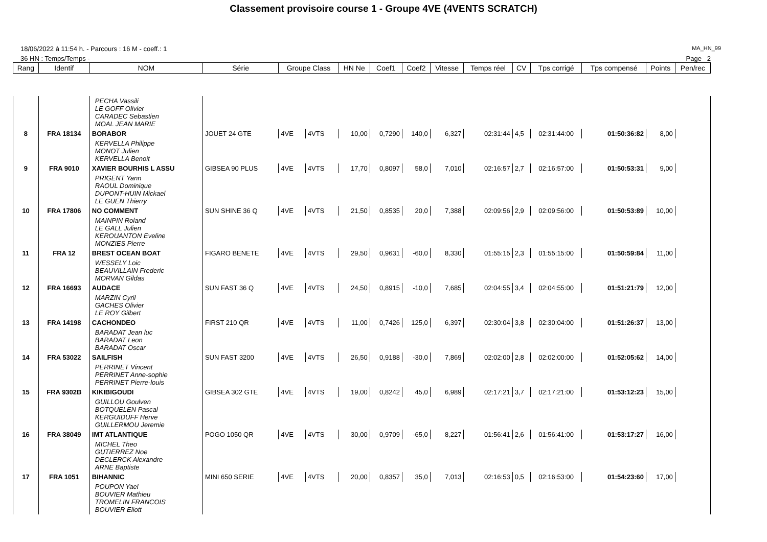Classement provisoire course 1 - Groupe 4VE (4VENTS SCRATCH)
18/06/2022 à 11:54 h. - Parcours : 16 M - coeff.: 1 MA_HN_99
36 HN : Temps/Temps - Page 2
| Rang | Identif | NOM | Série | Groupe Class | | HN Ne | Coef1 | Coef2 | Vitesse | Temps réel | CV | Tps corrigé | Tps compensé | Points | Pen/rec |
| --- | --- | --- | --- | --- | --- | --- | --- | --- | --- | --- | --- | --- | --- | --- | --- |
| | | PECHA Vassili LE GOFF Olivier CARADEC Sebastien MOAL JEAN MARIE | | | | | | | | | | | | | |
| 8 | FRA 18134 | BORABOR | JOUET 24 GTE | 4VE | 4VTS | 10,00 | 0,7290 | 140,0 | 6,327 | 02:31:44 | 4,5 | 02:31:44:00 | 01:50:36:82 | 8,00 | |
| | | KERVELLA Philippe MONOT Julien KERVELLA Benoit | | | | | | | | | | | | | |
| 9 | FRA 9010 | XAVIER BOURHIS L ASSU | GIBSEA 90 PLUS | 4VE | 4VTS | 17,70 | 0,8097 | 58,0 | 7,010 | 02:16:57 | 2,7 | 02:16:57:00 | 01:50:53:31 | 9,00 | |
| | | PRIGENT Yann RAOUL Dominique DUPONT-HUIN Mickael LE GUEN Thierry | | | | | | | | | | | | | |
| 10 | FRA 17806 | NO COMMENT | SUN SHINE 36 Q | 4VE | 4VTS | 21,50 | 0,8535 | 20,0 | 7,388 | 02:09:56 | 2,9 | 02:09:56:00 | 01:50:53:89 | 10,00 | |
| | | MAINPIN Roland LE GALL Julien KEROUANTON Eveline MONZIES Pierre | | | | | | | | | | | | | |
| 11 | FRA 12 | BREST OCEAN BOAT | FIGARO BENETE | 4VE | 4VTS | 29,50 | 0,9631 | -60,0 | 8,330 | 01:55:15 | 2,3 | 01:55:15:00 | 01:50:59:84 | 11,00 | |
| | | WESSELY Loic BEAUVILLAIN Frederic MORVAN Gildas | | | | | | | | | | | | | |
| 12 | FRA 16693 | AUDACE | SUN FAST 36 Q | 4VE | 4VTS | 24,50 | 0,8915 | -10,0 | 7,685 | 02:04:55 | 3,4 | 02:04:55:00 | 01:51:21:79 | 12,00 | |
| | | MARZIN Cyril GACHES Olivier LE ROY Gilbert | | | | | | | | | | | | | |
| 13 | FRA 14198 | CACHONDEO | FIRST 210 QR | 4VE | 4VTS | 11,00 | 0,7426 | 125,0 | 6,397 | 02:30:04 | 3,8 | 02:30:04:00 | 01:51:26:37 | 13,00 | |
| | | BARADAT Jean luc BARADAT Leon BARADAT Oscar | | | | | | | | | | | | | |
| 14 | FRA 53022 | SAILFISH | SUN FAST 3200 | 4VE | 4VTS | 26,50 | 0,9188 | -30,0 | 7,869 | 02:02:00 | 2,8 | 02:02:00:00 | 01:52:05:62 | 14,00 | |
| | | PERRINET Vincent PERRINET Anne-sophie PERRINET Pierre-louis | | | | | | | | | | | | | |
| 15 | FRA 9302B | KIKIBIGOUDI | GIBSEA 302 GTE | 4VE | 4VTS | 19,00 | 0,8242 | 45,0 | 6,989 | 02:17:21 | 3,7 | 02:17:21:00 | 01:53:12:23 | 15,00 | |
| | | GUILLOU Goulven BOTQUELEN Pascal KERGUIDUFF Herve GUILLERMOU Jeremie | | | | | | | | | | | | | |
| 16 | FRA 38049 | IMT ATLANTIQUE | POGO 1050 QR | 4VE | 4VTS | 30,00 | 0,9709 | -65,0 | 8,227 | 01:56:41 | 2,6 | 01:56:41:00 | 01:53:17:27 | 16,00 | |
| | | MICHEL Theo GUTIERREZ Noe DECLERCK Alexandre ARNE Baptiste | | | | | | | | | | | | | |
| 17 | FRA 1051 | BIHANNIC | MINI 650 SERIE | 4VE | 4VTS | 20,00 | 0,8357 | 35,0 | 7,013 | 02:16:53 | 0,5 | 02:16:53:00 | 01:54:23:60 | 17,00 | |
| | | POUPON Yael BOUVIER Mathieu TROMELIN FRANCOIS BOUVIER Eliott | | | | | | | | | | | | | |